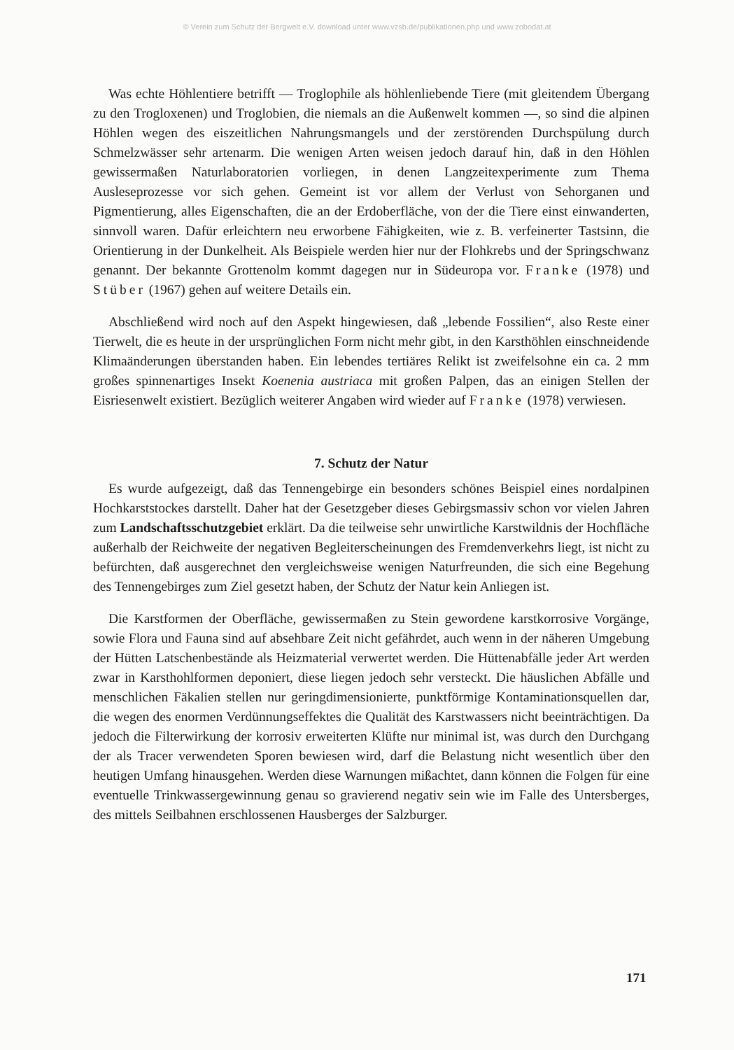© Verein zum Schutz der Bergwelt e.V. download unter www.vzsb.de/publikationen.php und www.zobodat.at
Was echte Höhlentiere betrifft — Troglophile als höhlenliebende Tiere (mit gleitendem Übergang zu den Trogloxenen) und Troglobien, die niemals an die Außenwelt kommen —, so sind die alpinen Höhlen wegen des eiszeitlichen Nahrungsmangels und der zerstörenden Durchspülung durch Schmelzwässer sehr artenarm. Die wenigen Arten weisen jedoch darauf hin, daß in den Höhlen gewissermaßen Naturlaboratorien vorliegen, in denen Langzeitexperimente zum Thema Ausleseprozesse vor sich gehen. Gemeint ist vor allem der Verlust von Sehorganen und Pigmentierung, alles Eigenschaften, die an der Erdoberfläche, von der die Tiere einst einwanderten, sinnvoll waren. Dafür erleichtern neu erworbene Fähigkeiten, wie z. B. verfeinerter Tastsinn, die Orientierung in der Dunkelheit. Als Beispiele werden hier nur der Flohkrebs und der Springschwanz genannt. Der bekannte Grottenolm kommt dagegen nur in Südeuropa vor. Franke (1978) und Stüber (1967) gehen auf weitere Details ein.
Abschließend wird noch auf den Aspekt hingewiesen, daß „lebende Fossilien“, also Reste einer Tierwelt, die es heute in der ursprünglichen Form nicht mehr gibt, in den Karsthöhlen einschneidende Klimaänderungen überstanden haben. Ein lebendes tertiäres Relikt ist zweifelsohne ein ca. 2 mm großes spinnenartiges Insekt Koenenia austriaca mit großen Palpen, das an einigen Stellen der Eisriesenwelt existiert. Bezüglich weiterer Angaben wird wieder auf Franke (1978) verwiesen.
7. Schutz der Natur
Es wurde aufgezeigt, daß das Tennengebirge ein besonders schönes Beispiel eines nordalpinen Hochkarststockes darstellt. Daher hat der Gesetzgeber dieses Gebirgsmassiv schon vor vielen Jahren zum Landschaftsschutzgebiet erklärt. Da die teilweise sehr unwirtliche Karstwildnis der Hochfläche außerhalb der Reichweite der negativen Begleiterscheinungen des Fremdenverkehrs liegt, ist nicht zu befürchten, daß ausgerechnet den vergleichsweise wenigen Naturfreunden, die sich eine Begehung des Tennengebirges zum Ziel gesetzt haben, der Schutz der Natur kein Anliegen ist.
Die Karstformen der Oberfläche, gewissermaßen zu Stein gewordene karstkorrosive Vorgänge, sowie Flora und Fauna sind auf absehbare Zeit nicht gefährdet, auch wenn in der näheren Umgebung der Hütten Latschenbestände als Heizmaterial verwertet werden. Die Hüttenabfälle jeder Art werden zwar in Karsthohlformen deponiert, diese liegen jedoch sehr versteckt. Die häuslichen Abfälle und menschlichen Fäkalien stellen nur geringdimensionierte, punktförmige Kontaminationsquellen dar, die wegen des enormen Verdünnungseffektes die Qualität des Karstwassers nicht beeinträchtigen. Da jedoch die Filterwirkung der korrosiv erweiterten Klüfte nur minimal ist, was durch den Durchgang der als Tracer verwendeten Sporen bewiesen wird, darf die Belastung nicht wesentlich über den heutigen Umfang hinausgehen. Werden diese Warnungen mißachtet, dann können die Folgen für eine eventuelle Trinkwassergewinnung genau so gravierend negativ sein wie im Falle des Untersberges, des mittels Seilbahnen erschlossenen Hausberges der Salzburger.
171